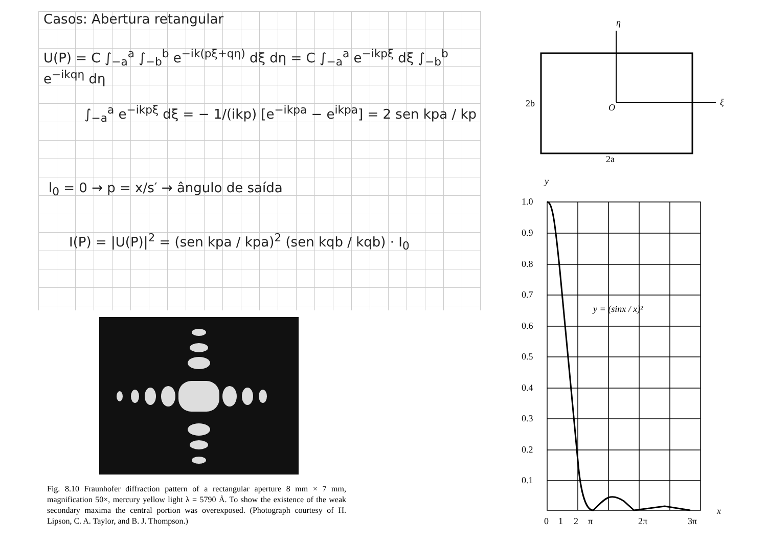Casos: Abertura retangular
U(P) = C ∫<sub>−a</sub><sup>a</sup> ∫<sub>−b</sub><sup>b</sup> e<sup>−ik(pξ+qη)</sup> dξ dη = C ∫<sub>−a</sub><sup>a</sup> e<sup>−ikpξ</sup> dξ ∫<sub>−b</sub><sup>b</sup> e<sup>−ikqη</sup> dη
∫<sub>−a</sub><sup>a</sup> e<sup>−ikpξ</sup> dξ = − 1/(ikp) [e<sup>−ikpa</sup> − e<sup>ikpa</sup>] = 2 sen kpa / kp
l<sub>0</sub> = 0 → p = x/s′ → ângulo de saída
I(P) = |U(P)|<sup>2</sup> = (sen kpa / kpa)<sup>2</sup> (sen kqb / kqb) · I<sub>0</sub>
Fig. 8.10 Fraunhofer diffraction pattern of a rectangular aperture 8 mm × 7 mm, magnification 50×, mercury yellow light λ = 5790 Å. To show the existence of the weak secondary maxima the central portion was overexposed. (Photograph courtesy of H. Lipson, C. A. Taylor, and B. J. Thompson.)
η
ξ
O
2b
2a
y
1.0
0.9
0.8
0.7
0.6
0.5
0.4
0.3
0.2
0.1
y = (sinx / x)²
0
1
2
π
2π
3π
x